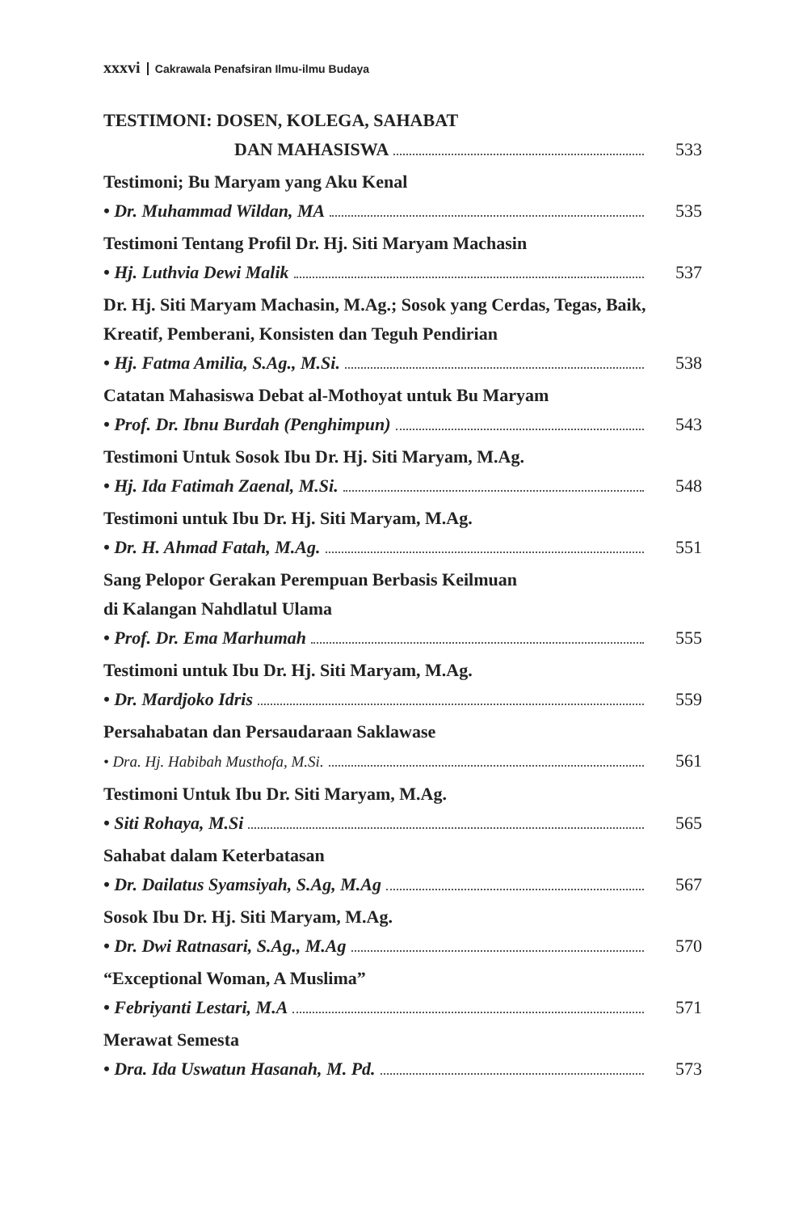xxxvi Cakrawala Penafsiran Ilmu-ilmu Budaya
TESTIMONI: DOSEN, KOLEGA, SAHABAT
DAN MAHASISWA 533
Testimoni; Bu Maryam yang Aku Kenal
• Dr. Muhammad Wildan, MA 535
Testimoni Tentang Profil Dr. Hj. Siti Maryam Machasin
• Hj. Luthvia Dewi Malik 537
Dr. Hj. Siti Maryam Machasin, M.Ag.; Sosok yang Cerdas, Tegas, Baik, Kreatif, Pemberani, Konsisten dan Teguh Pendirian
• Hj. Fatma Amilia, S.Ag., M.Si. 538
Catatan Mahasiswa Debat al-Mothoyat untuk Bu Maryam
• Prof. Dr. Ibnu Burdah (Penghimpun) 543
Testimoni Untuk Sosok Ibu Dr. Hj. Siti Maryam, M.Ag.
• Hj. Ida Fatimah Zaenal, M.Si. 548
Testimoni untuk Ibu Dr. Hj. Siti Maryam, M.Ag.
• Dr. H. Ahmad Fatah, M.Ag. 551
Sang Pelopor Gerakan Perempuan Berbasis Keilmuan
di Kalangan Nahdlatul Ulama
• Prof. Dr. Ema Marhumah 555
Testimoni untuk Ibu Dr. Hj. Siti Maryam, M.Ag.
• Dr. Mardjoko Idris 559
Persahabatan dan Persaudaraan Saklawase
• Dra. Hj. Habibah Musthofa, M.Si. 561
Testimoni Untuk Ibu Dr. Siti Maryam, M.Ag.
• Siti Rohaya, M.Si 565
Sahabat dalam Keterbatasan
• Dr. Dailatus Syamsiyah, S.Ag, M.Ag 567
Sosok Ibu Dr. Hj. Siti Maryam, M.Ag.
• Dr. Dwi Ratnasari, S.Ag., M.Ag 570
“Exceptional Woman, A Muslima”
• Febriyanti Lestari, M.A 571
Merawat Semesta
• Dra. Ida Uswatun Hasanah, M. Pd. 573